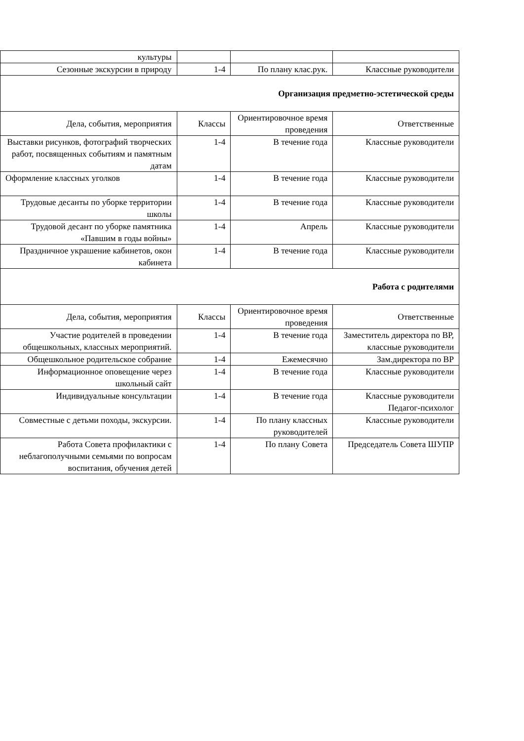| культуры | | | |
| Сезонные экскурсии в природу | 1-4 | По плану клас.рук. | Классные руководители |
| Организация предметно-эстетической среды | | | |
| Дела, события, мероприятия | Классы | Ориентировочное время проведения | Ответственные |
| Выставки рисунков, фотографий творческих работ, посвященных событиям и памятным датам | 1-4 | В течение года | Классные руководители |
| Оформление классных уголков | 1-4 | В течение года | Классные руководители |
| Трудовые десанты по уборке территории школы | 1-4 | В течение года | Классные руководители |
| Трудовой десант по уборке памятника «Павшим в годы войны» | 1-4 | Апрель | Классные руководители |
| Праздничное украшение кабинетов, окон кабинета | 1-4 | В течение года | Классные руководители |
| Работа с родителями | | | |
| Дела, события, мероприятия | Классы | Ориентировочное время проведения | Ответственные |
| Участие родителей в проведении общешкольных, классных мероприятий. | 1-4 | В течение года | Заместитель директора по ВР, классные руководители |
| Общешкольное родительское собрание | 1-4 | Ежемесячно | Зам.директора по ВР |
| Информационное оповещение через школьный сайт | 1-4 | В течение года | Классные руководители |
| Индивидуальные консультации | 1-4 | В течение года | Классные руководители Педагог-психолог |
| Совместные с детьми походы, экскурсии. | 1-4 | По плану классных руководителей | Классные руководители |
| Работа Совета профилактики с неблагополучными семьями по вопросам воспитания, обучения детей | 1-4 | По плану Совета | Председатель Совета ШУПР |